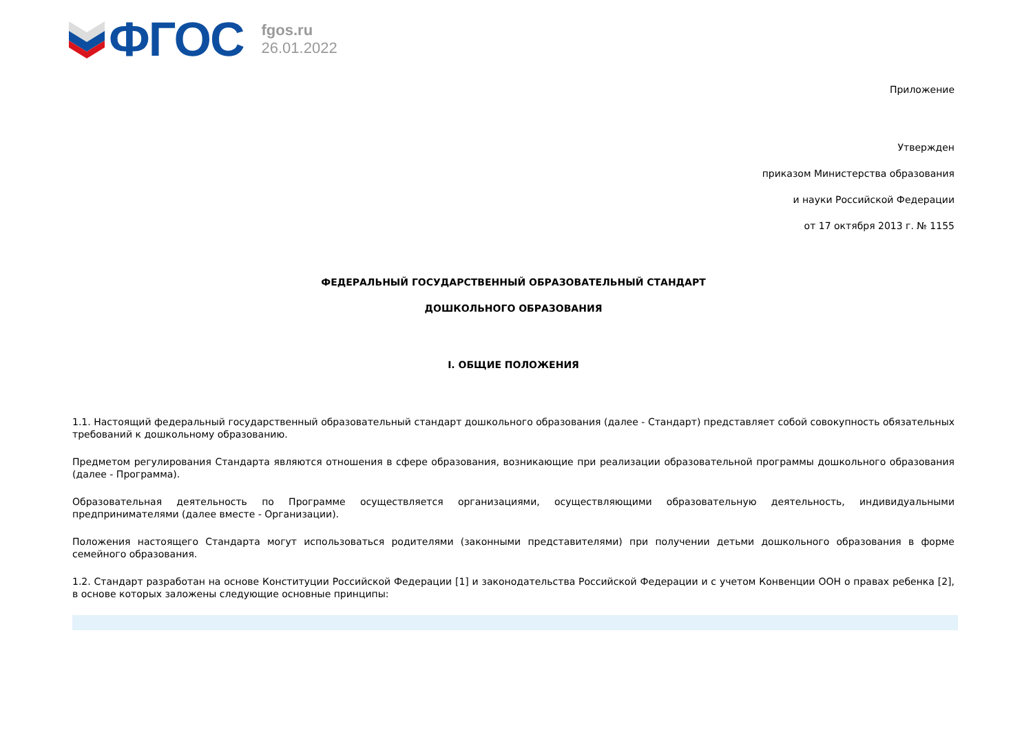ФГОС
fgos.ru
26.01.2022
Приложение
Утвержден
приказом Министерства образования
и науки Российской Федерации
от 17 октября 2013 г. № 1155
ФЕДЕРАЛЬНЫЙ ГОСУДАРСТВЕННЫЙ ОБРАЗОВАТЕЛЬНЫЙ СТАНДАРТ
ДОШКОЛЬНОГО ОБРАЗОВАНИЯ
I. ОБЩИЕ ПОЛОЖЕНИЯ
1.1. Настоящий федеральный государственный образовательный стандарт дошкольного образования (далее - Стандарт) представляет собой совокупность обязательных требований к дошкольному образованию.
Предметом регулирования Стандарта являются отношения в сфере образования, возникающие при реализации образовательной программы дошкольного образования (далее - Программа).
Образовательная деятельность по Программе осуществляется организациями, осуществляющими образовательную деятельность, индивидуальными предпринимателями (далее вместе - Организации).
Положения настоящего Стандарта могут использоваться родителями (законными представителями) при получении детьми дошкольного образования в форме семейного образования.
1.2. Стандарт разработан на основе Конституции Российской Федерации [1] и законодательства Российской Федерации и с учетом Конвенции ООН о правах ребенка [2], в основе которых заложены следующие основные принципы: